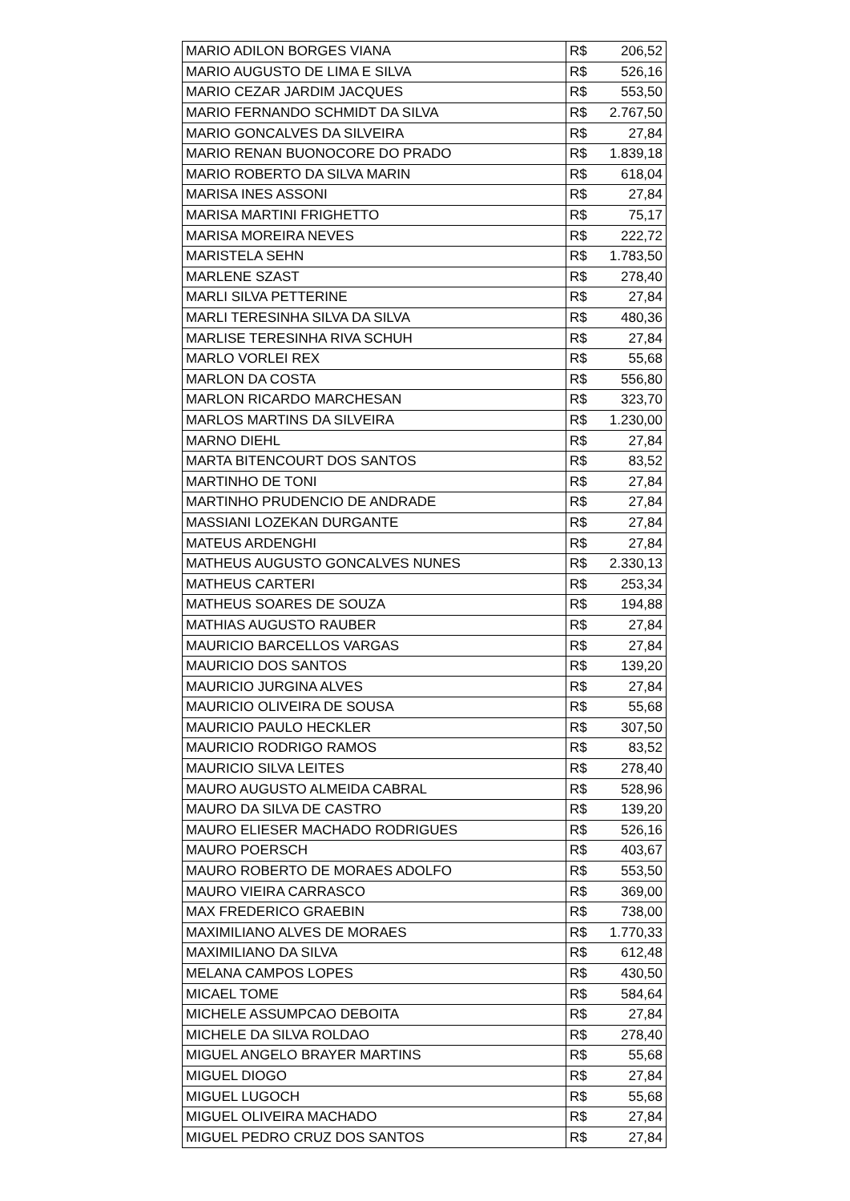| MARIO ADILON BORGES VIANA | R$ | 206,52 |
| MARIO AUGUSTO DE LIMA E SILVA | R$ | 526,16 |
| MARIO CEZAR JARDIM JACQUES | R$ | 553,50 |
| MARIO FERNANDO SCHMIDT DA SILVA | R$ | 2.767,50 |
| MARIO GONCALVES DA SILVEIRA | R$ | 27,84 |
| MARIO RENAN BUONOCORE DO PRADO | R$ | 1.839,18 |
| MARIO ROBERTO DA SILVA MARIN | R$ | 618,04 |
| MARISA INES ASSONI | R$ | 27,84 |
| MARISA MARTINI FRIGHETTO | R$ | 75,17 |
| MARISA MOREIRA NEVES | R$ | 222,72 |
| MARISTELA SEHN | R$ | 1.783,50 |
| MARLENE SZAST | R$ | 278,40 |
| MARLI SILVA PETTERINE | R$ | 27,84 |
| MARLI TERESINHA SILVA DA SILVA | R$ | 480,36 |
| MARLISE TERESINHA RIVA SCHUH | R$ | 27,84 |
| MARLO VORLEI REX | R$ | 55,68 |
| MARLON DA COSTA | R$ | 556,80 |
| MARLON RICARDO MARCHESAN | R$ | 323,70 |
| MARLOS MARTINS DA SILVEIRA | R$ | 1.230,00 |
| MARNO DIEHL | R$ | 27,84 |
| MARTA BITENCOURT DOS SANTOS | R$ | 83,52 |
| MARTINHO DE TONI | R$ | 27,84 |
| MARTINHO PRUDENCIO DE ANDRADE | R$ | 27,84 |
| MASSIANI LOZEKAN DURGANTE | R$ | 27,84 |
| MATEUS ARDENGHI | R$ | 27,84 |
| MATHEUS AUGUSTO GONCALVES NUNES | R$ | 2.330,13 |
| MATHEUS CARTERI | R$ | 253,34 |
| MATHEUS SOARES DE SOUZA | R$ | 194,88 |
| MATHIAS AUGUSTO RAUBER | R$ | 27,84 |
| MAURICIO BARCELLOS VARGAS | R$ | 27,84 |
| MAURICIO DOS SANTOS | R$ | 139,20 |
| MAURICIO JURGINA ALVES | R$ | 27,84 |
| MAURICIO OLIVEIRA DE SOUSA | R$ | 55,68 |
| MAURICIO PAULO HECKLER | R$ | 307,50 |
| MAURICIO RODRIGO RAMOS | R$ | 83,52 |
| MAURICIO SILVA LEITES | R$ | 278,40 |
| MAURO AUGUSTO ALMEIDA CABRAL | R$ | 528,96 |
| MAURO DA SILVA DE CASTRO | R$ | 139,20 |
| MAURO ELIESER MACHADO RODRIGUES | R$ | 526,16 |
| MAURO POERSCH | R$ | 403,67 |
| MAURO ROBERTO DE MORAES ADOLFO | R$ | 553,50 |
| MAURO VIEIRA CARRASCO | R$ | 369,00 |
| MAX FREDERICO GRAEBIN | R$ | 738,00 |
| MAXIMILIANO ALVES DE MORAES | R$ | 1.770,33 |
| MAXIMILIANO DA SILVA | R$ | 612,48 |
| MELANA CAMPOS LOPES | R$ | 430,50 |
| MICAEL TOME | R$ | 584,64 |
| MICHELE ASSUMPCAO DEBOITA | R$ | 27,84 |
| MICHELE DA SILVA ROLDAO | R$ | 278,40 |
| MIGUEL ANGELO BRAYER MARTINS | R$ | 55,68 |
| MIGUEL DIOGO | R$ | 27,84 |
| MIGUEL LUGOCH | R$ | 55,68 |
| MIGUEL OLIVEIRA MACHADO | R$ | 27,84 |
| MIGUEL PEDRO CRUZ DOS SANTOS | R$ | 27,84 |